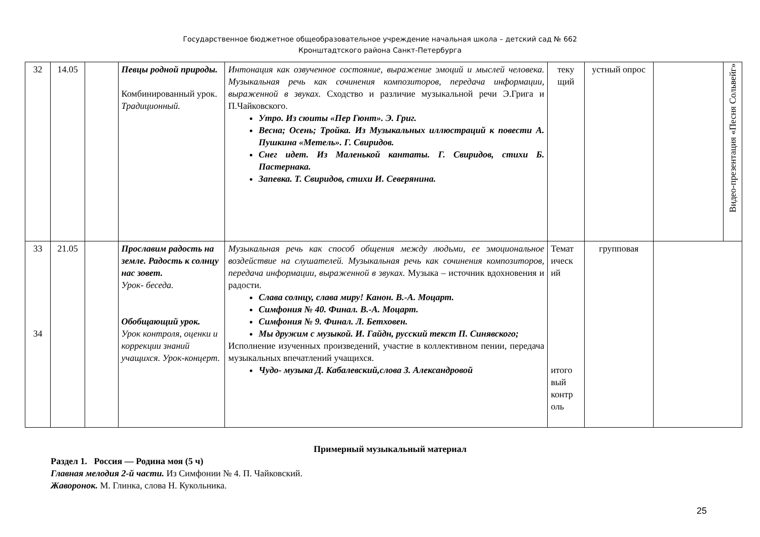Государственное бюджетное общеобразовательное учреждение начальная школа – детский сад № 662
Кронштадтского района Санкт-Петербурга
| 32 | 14.05 | | Певцы родной природы. Комбинированный урок. Традиционный. | Интонация как озвученное состояние, выражение эмоций и мыслей человека. Музыкальная речь как сочинения композиторов, передача информации, выраженной в звуках. Сходство и различие музыкальной речи Э.Грига и П.Чайковского. Утро. Из сюиты «Пер Гюнт». Э. Григ. Весна; Осень; Тройка. Из Музыкальных иллюстраций к повести А. Пушкина «Метель». Г. Свиридов. Снег идет. Из Маленькой кантаты. Г. Свиридов, стихи Б. Пастернака. Запевка. Т. Свиридов, стихи И. Северянина. | теку щий | устный опрос | | Видео-презентация «Песня Сольвейг» |
| 33 34 | 21.05 | | Прославим радость на земле. Радость к солнцу нас зовет. Урок- беседа. Обобщающий урок. Урок контроля, оценки и коррекции знаний учащихся. Урок-концерт. | Музыкальная речь как способ общения между людьми, ее эмоциональное воздействие на слушателей. Музыкальная речь как сочинения композиторов, передача информации, выраженной в звуках. Музыка – источник вдохновения и радости. Слава солнцу, слава миру! Канон. В.-А. Моцарт. Симфония № 40. Финал. В.-А. Моцарт. Симфония № 9. Финал. Л. Бетховен. Мы дружим с музыкой. И. Гайдн, русский текст П. Синявского; Исполнение изученных произведений, участие в коллективном пении, передача музыкальных впечатлений учащихся. Чудо- музыка Д. Кабалевский,слова З. Александровой | Темат ическ ий итого вый контр оль | групповая | | |
Примерный музыкальный материал
Раздел 1. Россия — Родина моя (5 ч)
Главная мелодия 2-й части. Из Симфонии № 4. П. Чайковский.
Жаворонок. М. Глинка, слова Н. Кукольника.
25